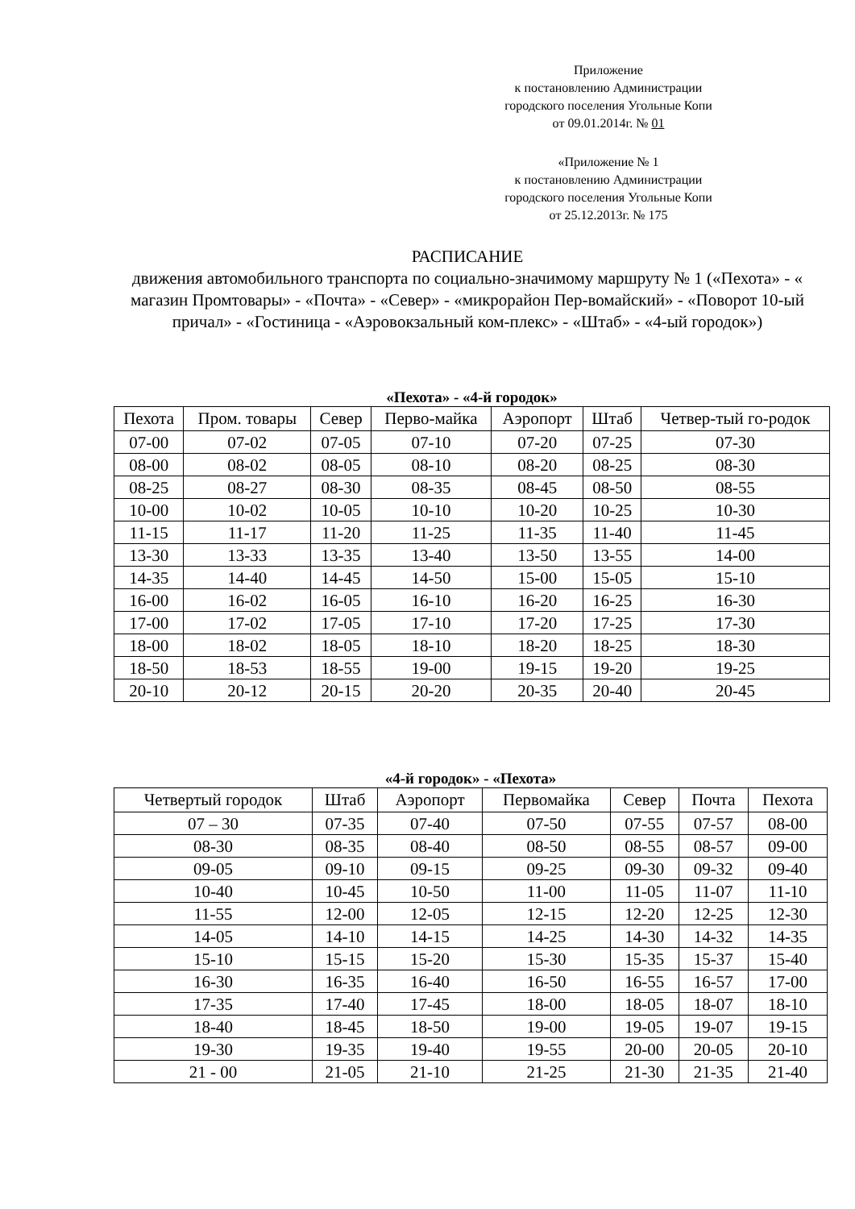Приложение
к постановлению Администрации
городского поселения Угольные Копи
от 09.01.2014г. № 01
«Приложение № 1
к постановлению Администрации
городского поселения Угольные Копи
от 25.12.2013г. № 175
РАСПИСАНИЕ
движения автомобильного транспорта по социально-значимому маршруту № 1 («Пехота» - « магазин Промтовары» - «Почта» - «Север» - «микрорайон Пер-вомайский» - «Поворот 10-ый причал» - «Гостиница - «Аэровокзальный ком-плекс» - «Штаб» - «4-ый городок»)
«Пехота» - «4-й городок»
| Пехота | Пром. товары | Север | Перво-майка | Аэропорт | Штаб | Четвер-тый го-родок |
| --- | --- | --- | --- | --- | --- | --- |
| 07-00 | 07-02 | 07-05 | 07-10 | 07-20 | 07-25 | 07-30 |
| 08-00 | 08-02 | 08-05 | 08-10 | 08-20 | 08-25 | 08-30 |
| 08-25 | 08-27 | 08-30 | 08-35 | 08-45 | 08-50 | 08-55 |
| 10-00 | 10-02 | 10-05 | 10-10 | 10-20 | 10-25 | 10-30 |
| 11-15 | 11-17 | 11-20 | 11-25 | 11-35 | 11-40 | 11-45 |
| 13-30 | 13-33 | 13-35 | 13-40 | 13-50 | 13-55 | 14-00 |
| 14-35 | 14-40 | 14-45 | 14-50 | 15-00 | 15-05 | 15-10 |
| 16-00 | 16-02 | 16-05 | 16-10 | 16-20 | 16-25 | 16-30 |
| 17-00 | 17-02 | 17-05 | 17-10 | 17-20 | 17-25 | 17-30 |
| 18-00 | 18-02 | 18-05 | 18-10 | 18-20 | 18-25 | 18-30 |
| 18-50 | 18-53 | 18-55 | 19-00 | 19-15 | 19-20 | 19-25 |
| 20-10 | 20-12 | 20-15 | 20-20 | 20-35 | 20-40 | 20-45 |
«4-й городок» - «Пехота»
| Четвертый городок | Штаб | Аэропорт | Первомайка | Север | Почта | Пехота |
| --- | --- | --- | --- | --- | --- | --- |
| 07 – 30 | 07-35 | 07-40 | 07-50 | 07-55 | 07-57 | 08-00 |
| 08-30 | 08-35 | 08-40 | 08-50 | 08-55 | 08-57 | 09-00 |
| 09-05 | 09-10 | 09-15 | 09-25 | 09-30 | 09-32 | 09-40 |
| 10-40 | 10-45 | 10-50 | 11-00 | 11-05 | 11-07 | 11-10 |
| 11-55 | 12-00 | 12-05 | 12-15 | 12-20 | 12-25 | 12-30 |
| 14-05 | 14-10 | 14-15 | 14-25 | 14-30 | 14-32 | 14-35 |
| 15-10 | 15-15 | 15-20 | 15-30 | 15-35 | 15-37 | 15-40 |
| 16-30 | 16-35 | 16-40 | 16-50 | 16-55 | 16-57 | 17-00 |
| 17-35 | 17-40 | 17-45 | 18-00 | 18-05 | 18-07 | 18-10 |
| 18-40 | 18-45 | 18-50 | 19-00 | 19-05 | 19-07 | 19-15 |
| 19-30 | 19-35 | 19-40 | 19-55 | 20-00 | 20-05 | 20-10 |
| 21 - 00 | 21-05 | 21-10 | 21-25 | 21-30 | 21-35 | 21-40 |